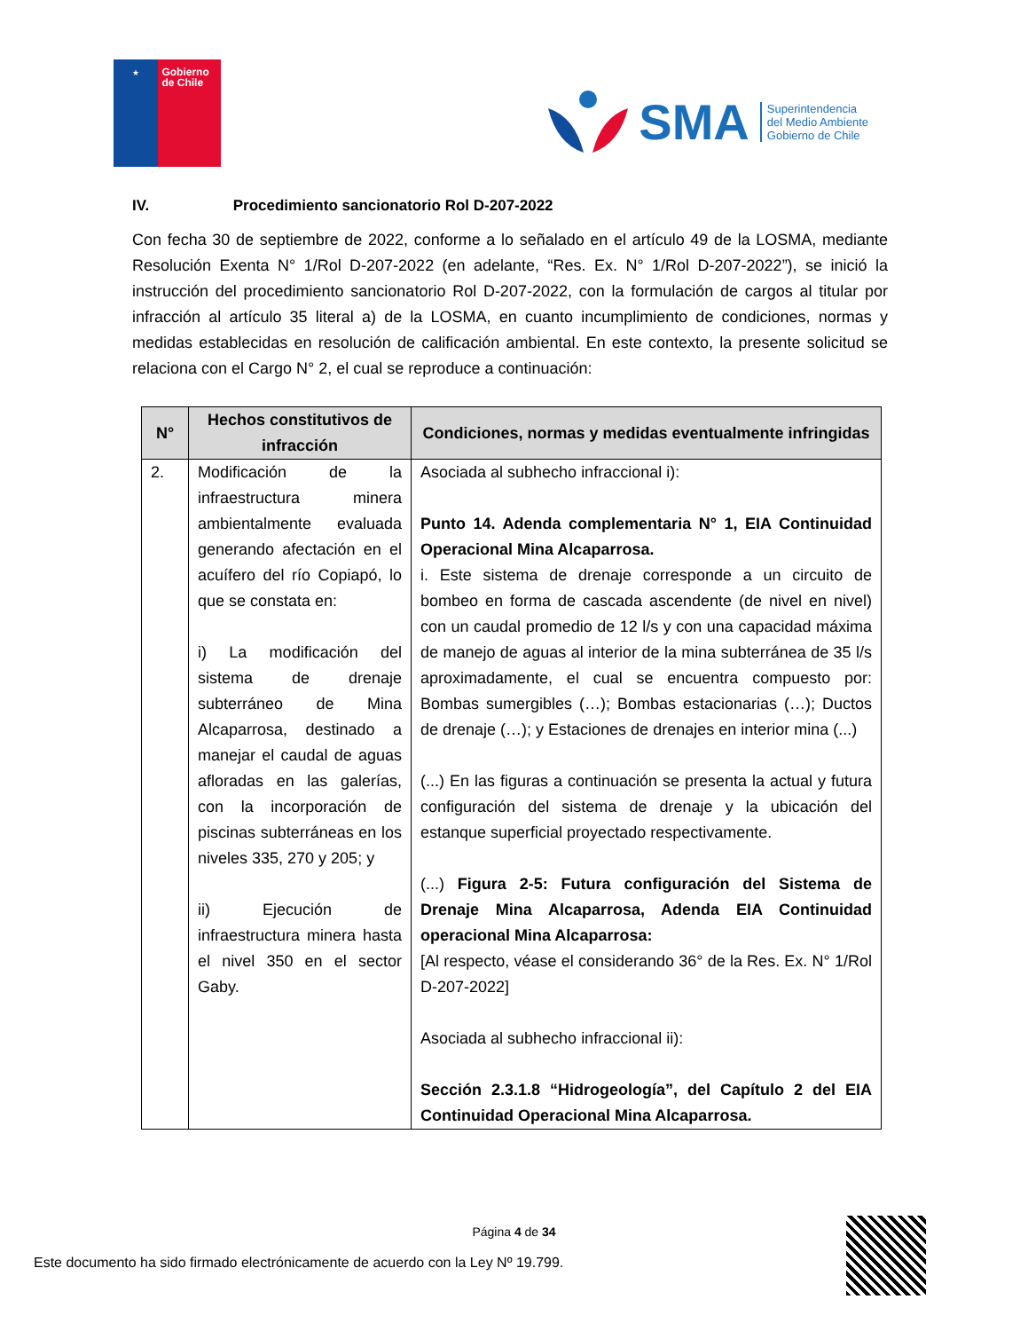★
Gobierno de Chile
SMA
Superintendencia
del Medio Ambiente
Gobierno de Chile
IV. Procedimiento sancionatorio Rol D-207-2022
Con fecha 30 de septiembre de 2022, conforme a lo señalado en el artículo 49 de la LOSMA, mediante Resolución Exenta N° 1/Rol D-207-2022 (en adelante, “Res. Ex. N° 1/Rol D-207-2022”), se inició la instrucción del procedimiento sancionatorio Rol D-207-2022, con la formulación de cargos al titular por infracción al artículo 35 literal a) de la LOSMA, en cuanto incumplimiento de condiciones, normas y medidas establecidas en resolución de calificación ambiental. En este contexto, la presente solicitud se relaciona con el Cargo N° 2, el cual se reproduce a continuación:
| N° | Hechos constitutivos de infracción | Condiciones, normas y medidas eventualmente infringidas |
| --- | --- | --- |
| 2. | Modificación de la infraestructura minera ambientalmente evaluada generando afectación en el acuífero del río Copiapó, lo que se constata en: i) La modificación del sistema de drenaje subterráneo de Mina Alcaparrosa, destinado a manejar el caudal de aguas afloradas en las galerías, con la incorporación de piscinas subterráneas en los niveles 335, 270 y 205; y ii) Ejecución de infraestructura minera hasta el nivel 350 en el sector Gaby. | Asociada al subhecho infraccional i): Punto 14. Adenda complementaria N° 1, EIA Continuidad Operacional Mina Alcaparrosa. i. Este sistema de drenaje corresponde a un circuito de bombeo en forma de cascada ascendente (de nivel en nivel) con un caudal promedio de 12 l/s y con una capacidad máxima de manejo de aguas al interior de la mina subterránea de 35 l/s aproximadamente, el cual se encuentra compuesto por: Bombas sumergibles (…); Bombas estacionarias (…); Ductos de drenaje (…); y Estaciones de drenajes en interior mina (...) (...) En las figuras a continuación se presenta la actual y futura configuración del sistema de drenaje y la ubicación del estanque superficial proyectado respectivamente. (...) Figura 2-5: Futura configuración del Sistema de Drenaje Mina Alcaparrosa, Adenda EIA Continuidad operacional Mina Alcaparrosa: [Al respecto, véase el considerando 36° de la Res. Ex. N° 1/Rol D-207-2022] Asociada al subhecho infraccional ii): Sección 2.3.1.8 “Hidrogeología”, del Capítulo 2 del EIA Continuidad Operacional Mina Alcaparrosa. |
Página 4 de 34
Este documento ha sido firmado electrónicamente de acuerdo con la Ley Nº 19.799.